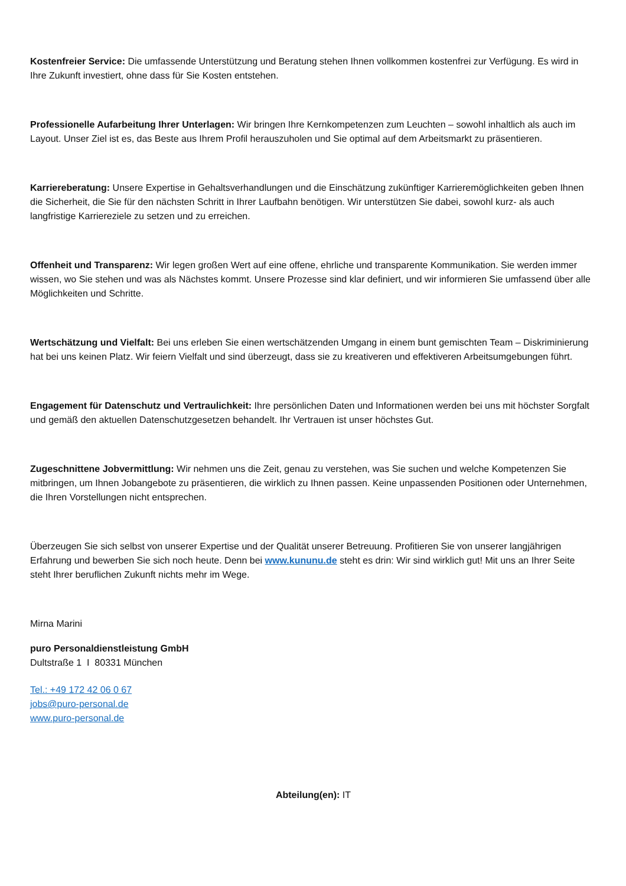Kostenfreier Service: Die umfassende Unterstützung und Beratung stehen Ihnen vollkommen kostenfrei zur Verfügung. Es wird in Ihre Zukunft investiert, ohne dass für Sie Kosten entstehen.
Professionelle Aufarbeitung Ihrer Unterlagen: Wir bringen Ihre Kernkompetenzen zum Leuchten – sowohl inhaltlich als auch im Layout. Unser Ziel ist es, das Beste aus Ihrem Profil herauszuholen und Sie optimal auf dem Arbeitsmarkt zu präsentieren.
Karriereberatung: Unsere Expertise in Gehaltsverhandlungen und die Einschätzung zukünftiger Karrieremöglichkeiten geben Ihnen die Sicherheit, die Sie für den nächsten Schritt in Ihrer Laufbahn benötigen. Wir unterstützen Sie dabei, sowohl kurz- als auch langfristige Karriereziele zu setzen und zu erreichen.
Offenheit und Transparenz: Wir legen großen Wert auf eine offene, ehrliche und transparente Kommunikation. Sie werden immer wissen, wo Sie stehen und was als Nächstes kommt. Unsere Prozesse sind klar definiert, und wir informieren Sie umfassend über alle Möglichkeiten und Schritte.
Wertschätzung und Vielfalt: Bei uns erleben Sie einen wertschätzenden Umgang in einem bunt gemischten Team – Diskriminierung hat bei uns keinen Platz. Wir feiern Vielfalt und sind überzeugt, dass sie zu kreativeren und effektiveren Arbeitsumgebungen führt.
Engagement für Datenschutz und Vertraulichkeit: Ihre persönlichen Daten und Informationen werden bei uns mit höchster Sorgfalt und gemäß den aktuellen Datenschutzgesetzen behandelt. Ihr Vertrauen ist unser höchstes Gut.
Zugeschnittene Jobvermittlung: Wir nehmen uns die Zeit, genau zu verstehen, was Sie suchen und welche Kompetenzen Sie mitbringen, um Ihnen Jobangebote zu präsentieren, die wirklich zu Ihnen passen. Keine unpassenden Positionen oder Unternehmen, die Ihren Vorstellungen nicht entsprechen.
Überzeugen Sie sich selbst von unserer Expertise und der Qualität unserer Betreuung. Profitieren Sie von unserer langjährigen Erfahrung und bewerben Sie sich noch heute. Denn bei www.kununu.de steht es drin: Wir sind wirklich gut! Mit uns an Ihrer Seite steht Ihrer beruflichen Zukunft nichts mehr im Wege.
Mirna Marini
puro Personaldienstleistung GmbH
Dultstraße 1 I 80331 München
Tel.: +49 172 42 06 0 67
jobs@puro-personal.de
www.puro-personal.de
Abteilung(en): IT